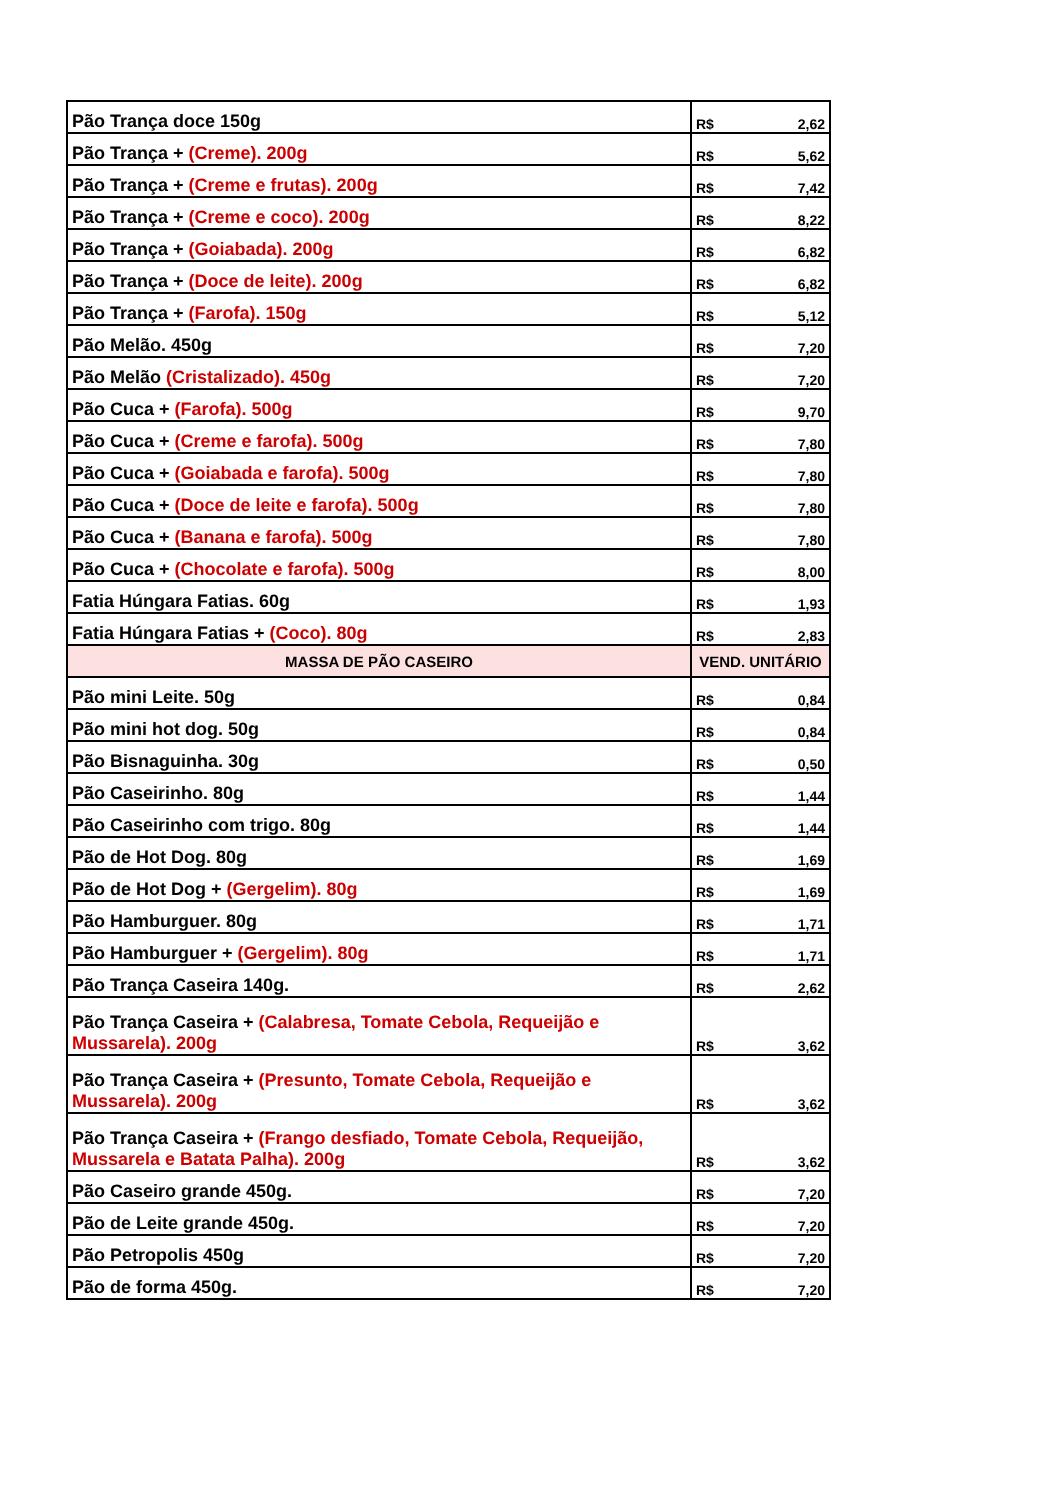| Pão Trança doce 150g | R$ 2,62 |
| Pão Trança + (Creme). 200g | R$ 5,62 |
| Pão Trança + (Creme e frutas). 200g | R$ 7,42 |
| Pão Trança + (Creme e coco). 200g | R$ 8,22 |
| Pão Trança + (Goiabada). 200g | R$ 6,82 |
| Pão Trança + (Doce de leite). 200g | R$ 6,82 |
| Pão Trança + (Farofa). 150g | R$ 5,12 |
| Pão Melão. 450g | R$ 7,20 |
| Pão Melão (Cristalizado). 450g | R$ 7,20 |
| Pão Cuca + (Farofa). 500g | R$ 9,70 |
| Pão Cuca + (Creme e farofa). 500g | R$ 7,80 |
| Pão Cuca + (Goiabada e farofa). 500g | R$ 7,80 |
| Pão Cuca + (Doce de leite e farofa). 500g | R$ 7,80 |
| Pão Cuca + (Banana e farofa). 500g | R$ 7,80 |
| Pão Cuca + (Chocolate e farofa). 500g | R$ 8,00 |
| Fatia Húngara Fatias. 60g | R$ 1,93 |
| Fatia Húngara Fatias + (Coco). 80g | R$ 2,83 |
| MASSA DE PÃO CASEIRO | VEND. UNITÁRIO |
| Pão mini Leite. 50g | R$ 0,84 |
| Pão mini hot dog. 50g | R$ 0,84 |
| Pão Bisnaguinha. 30g | R$ 0,50 |
| Pão Caseirinho. 80g | R$ 1,44 |
| Pão Caseirinho com trigo. 80g | R$ 1,44 |
| Pão de Hot Dog. 80g | R$ 1,69 |
| Pão de Hot Dog + (Gergelim). 80g | R$ 1,69 |
| Pão Hamburguer. 80g | R$ 1,71 |
| Pão Hamburguer + (Gergelim). 80g | R$ 1,71 |
| Pão Trança Caseira 140g. | R$ 2,62 |
| Pão Trança Caseira + (Calabresa, Tomate Cebola, Requeijão e Mussarela). 200g | R$ 3,62 |
| Pão Trança Caseira + (Presunto, Tomate Cebola, Requeijão e Mussarela). 200g | R$ 3,62 |
| Pão Trança Caseira + (Frango desfiado, Tomate Cebola, Requeijão, Mussarela e Batata Palha). 200g | R$ 3,62 |
| Pão Caseiro grande 450g. | R$ 7,20 |
| Pão de Leite grande 450g. | R$ 7,20 |
| Pão Petropolis 450g | R$ 7,20 |
| Pão de forma 450g. | R$ 7,20 |